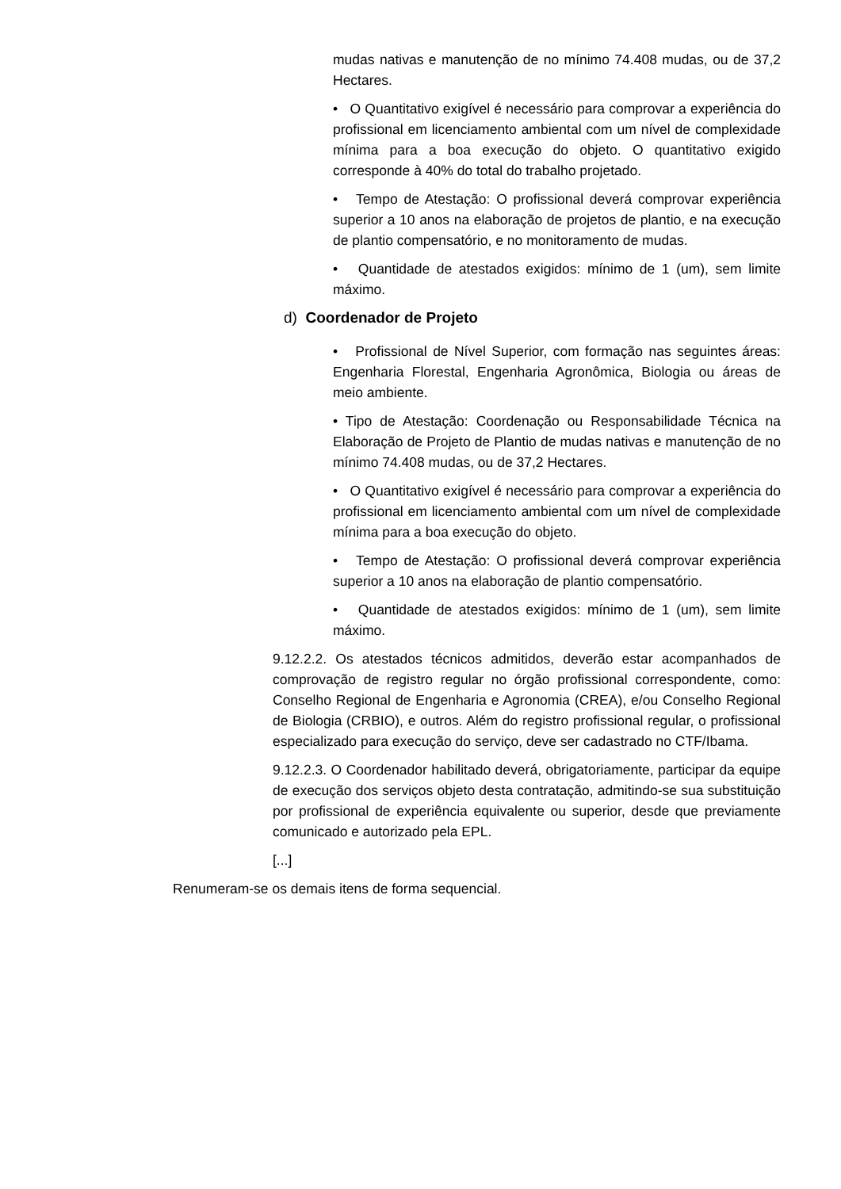mudas nativas e manutenção de no mínimo 74.408 mudas, ou de 37,2 Hectares.
• O Quantitativo exigível é necessário para comprovar a experiência do profissional em licenciamento ambiental com um nível de complexidade mínima para a boa execução do objeto. O quantitativo exigido corresponde à 40% do total do trabalho projetado.
• Tempo de Atestação: O profissional deverá comprovar experiência superior a 10 anos na elaboração de projetos de plantio, e na execução de plantio compensatório, e no monitoramento de mudas.
• Quantidade de atestados exigidos: mínimo de 1 (um), sem limite máximo.
d) Coordenador de Projeto
• Profissional de Nível Superior, com formação nas seguintes áreas: Engenharia Florestal, Engenharia Agronômica, Biologia ou áreas de meio ambiente.
• Tipo de Atestação: Coordenação ou Responsabilidade Técnica na Elaboração de Projeto de Plantio de mudas nativas e manutenção de no mínimo 74.408 mudas, ou de 37,2 Hectares.
• O Quantitativo exigível é necessário para comprovar a experiência do profissional em licenciamento ambiental com um nível de complexidade mínima para a boa execução do objeto.
• Tempo de Atestação: O profissional deverá comprovar experiência superior a 10 anos na elaboração de plantio compensatório.
• Quantidade de atestados exigidos: mínimo de 1 (um), sem limite máximo.
9.12.2.2. Os atestados técnicos admitidos, deverão estar acompanhados de comprovação de registro regular no órgão profissional correspondente, como: Conselho Regional de Engenharia e Agronomia (CREA), e/ou Conselho Regional de Biologia (CRBIO), e outros. Além do registro profissional regular, o profissional especializado para execução do serviço, deve ser cadastrado no CTF/Ibama.
9.12.2.3. O Coordenador habilitado deverá, obrigatoriamente, participar da equipe de execução dos serviços objeto desta contratação, admitindo-se sua substituição por profissional de experiência equivalente ou superior, desde que previamente comunicado e autorizado pela EPL.
[...]
Renumeram-se os demais itens de forma sequencial.